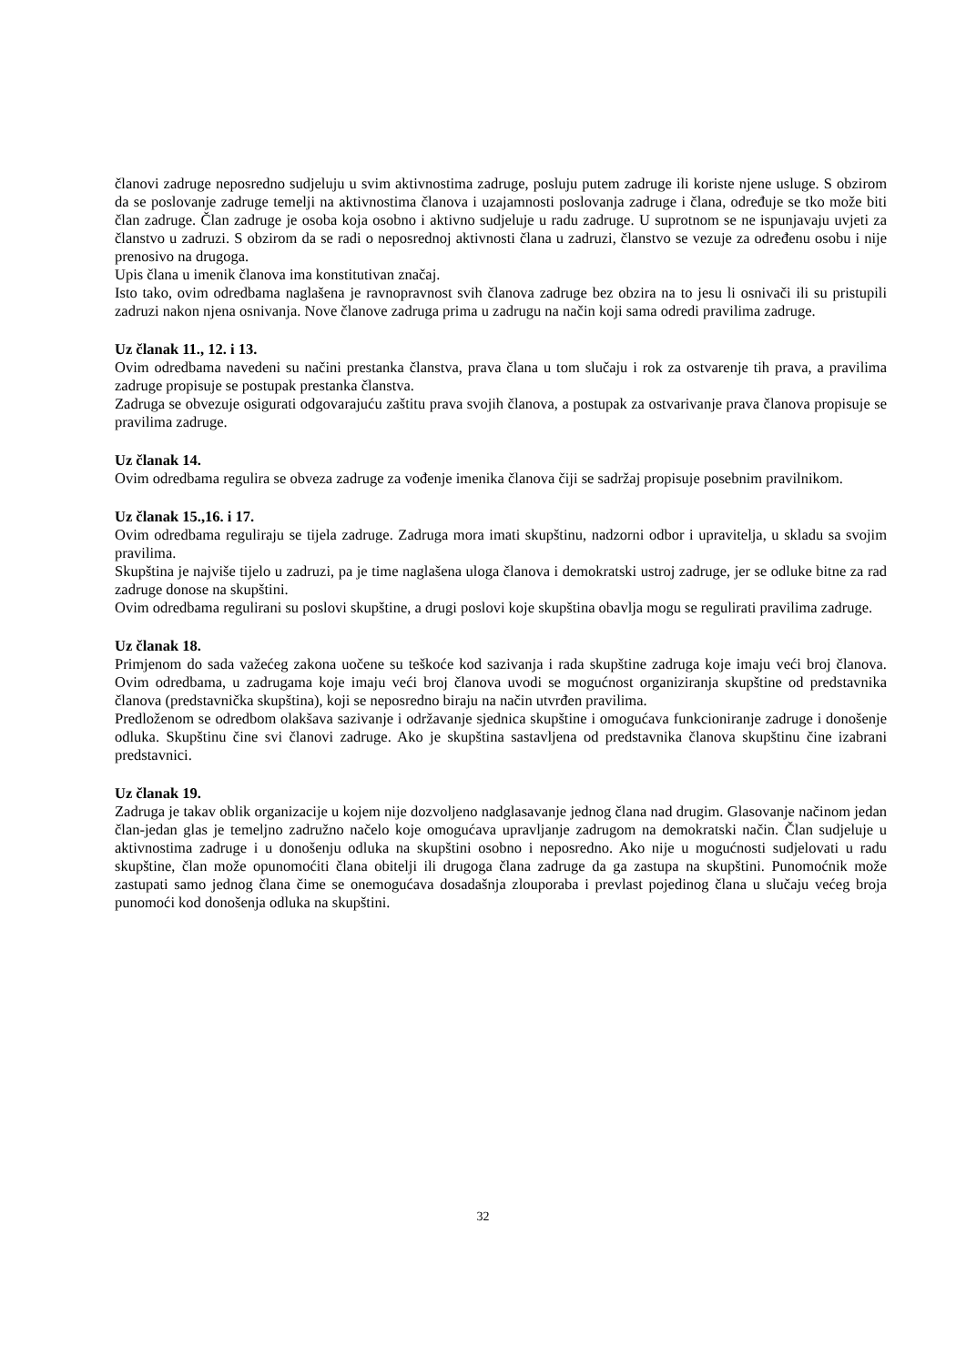članovi zadruge neposredno sudjeluju u svim aktivnostima zadruge, posluju putem zadruge ili koriste njene usluge. S obzirom da se poslovanje zadruge temelji na aktivnostima članova i uzajamnosti poslovanja zadruge i člana, određuje se tko može biti član zadruge. Član zadruge je osoba koja osobno i aktivno sudjeluje u radu zadruge. U suprotnom se ne ispunjavaju uvjeti za članstvo u zadruzi. S obzirom da se radi o neposrednoj aktivnosti člana u zadruzi, članstvo se vezuje za određenu osobu i nije prenosivo na drugoga.
Upis člana u imenik članova ima konstitutivan značaj.
Isto tako, ovim odredbama naglašena je ravnopravnost svih članova zadruge bez obzira na to jesu li osnivači ili su pristupili zadruzi nakon njena osnivanja. Nove članove zadruga prima u zadrugu na način koji sama odredi pravilima zadruge.
Uz članak 11., 12. i 13.
Ovim odredbama navedeni su načini prestanka članstva, prava člana u tom slučaju i rok za ostvarenje tih prava, a pravilima zadruge propisuje se postupak prestanka članstva.
Zadruga se obvezuje osigurati odgovarajuću zaštitu prava svojih članova, a postupak za ostvarivanje prava članova propisuje se pravilima zadruge.
Uz članak 14.
Ovim odredbama regulira se obveza zadruge za vođenje imenika članova čiji se sadržaj propisuje posebnim pravilnikom.
Uz članak 15.,16. i 17.
Ovim odredbama reguliraju se tijela zadruge. Zadruga mora imati skupštinu, nadzorni odbor i upravitelja, u skladu sa svojim pravilima.
Skupština je najviše tijelo u zadruzi, pa je time naglašena uloga članova i demokratski ustroj zadruge, jer se odluke bitne za rad zadruge donose na skupštini.
Ovim odredbama regulirani su poslovi skupštine, a drugi poslovi koje skupština obavlja mogu se regulirati pravilima zadruge.
Uz članak 18.
Primjenom do sada važećeg zakona uočene su teškoće kod sazivanja i rada skupštine zadruga koje imaju veći broj članova. Ovim odredbama, u zadrugama koje imaju veći broj članova uvodi se mogućnost organiziranja skupštine od predstavnika članova (predstavnička skupština), koji se neposredno biraju na način utvrđen pravilima.
Predloženom se odredbom olakšava sazivanje i održavanje sjednica skupštine i omogućava funkcioniranje zadruge i donošenje odluka. Skupštinu čine svi članovi zadruge. Ako je skupština sastavljena od predstavnika članova skupštinu čine izabrani predstavnici.
Uz članak 19.
Zadruga je takav oblik organizacije u kojem nije dozvoljeno nadglasavanje jednog člana nad drugim. Glasovanje načinom jedan član-jedan glas je temeljno zadružno načelo koje omogućava upravljanje zadrugom na demokratski način. Član sudjeluje u aktivnostima zadruge i u donošenju odluka na skupštini osobno i neposredno. Ako nije u mogućnosti sudjelovati u radu skupštine, član može opunomoćiti člana obitelji ili drugoga člana zadruge da ga zastupa na skupštini. Punomoćnik može zastupati samo jednog člana čime se onemogućava dosadašnja zlouporaba i prevlast pojedinog člana u slučaju većeg broja punomoći kod donošenja odluka na skupštini.
32